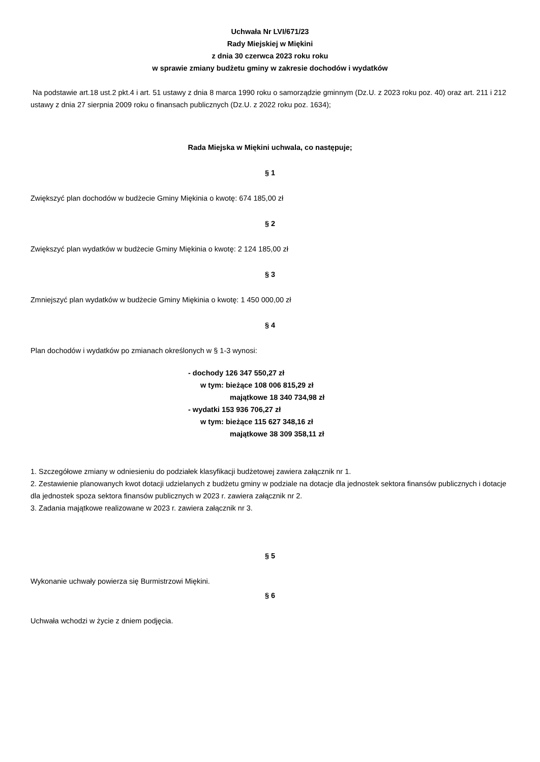Uchwała Nr LVI/671/23
Rady Miejskiej w Miękini
z dnia 30 czerwca 2023 roku roku
w sprawie zmiany budżetu gminy w zakresie dochodów i wydatków
Na podstawie art.18 ust.2 pkt.4 i art. 51 ustawy z dnia 8 marca 1990 roku o samorządzie gminnym (Dz.U. z 2023 roku poz. 40) oraz art. 211 i 212 ustawy z dnia 27 sierpnia 2009 roku o finansach publicznych (Dz.U. z 2022 roku poz. 1634);
Rada Miejska w Miękini uchwala, co następuje;
§ 1
Zwiększyć plan dochodów w budżecie Gminy Miękinia o kwotę: 674 185,00 zł
§ 2
Zwiększyć plan wydatków w budżecie Gminy Miękinia o kwotę: 2 124 185,00 zł
§ 3
Zmniejszyć plan wydatków w budżecie Gminy Miękinia o kwotę: 1 450 000,00 zł
§ 4
Plan dochodów i wydatków po zmianach określonych w § 1-3 wynosi:
- dochody 126 347 550,27 zł
w tym: bieżące 108 006 815,29 zł
majątkowe 18 340 734,98 zł
- wydatki 153 936 706,27 zł
w tym: bieżące 115 627 348,16 zł
majątkowe 38 309 358,11 zł
1. Szczegółowe zmiany w odniesieniu do podziałek klasyfikacji budżetowej zawiera załącznik nr 1.
2. Zestawienie planowanych kwot dotacji udzielanych z budżetu gminy w podziale na dotacje dla jednostek sektora finansów publicznych i dotacje dla jednostek spoza sektora finansów publicznych w 2023 r. zawiera załącznik nr 2.
3. Zadania majątkowe realizowane w 2023 r. zawiera załącznik nr 3.
§ 5
Wykonanie uchwały powierza się Burmistrzowi Miękini.
§ 6
Uchwała wchodzi w życie z dniem podjęcia.